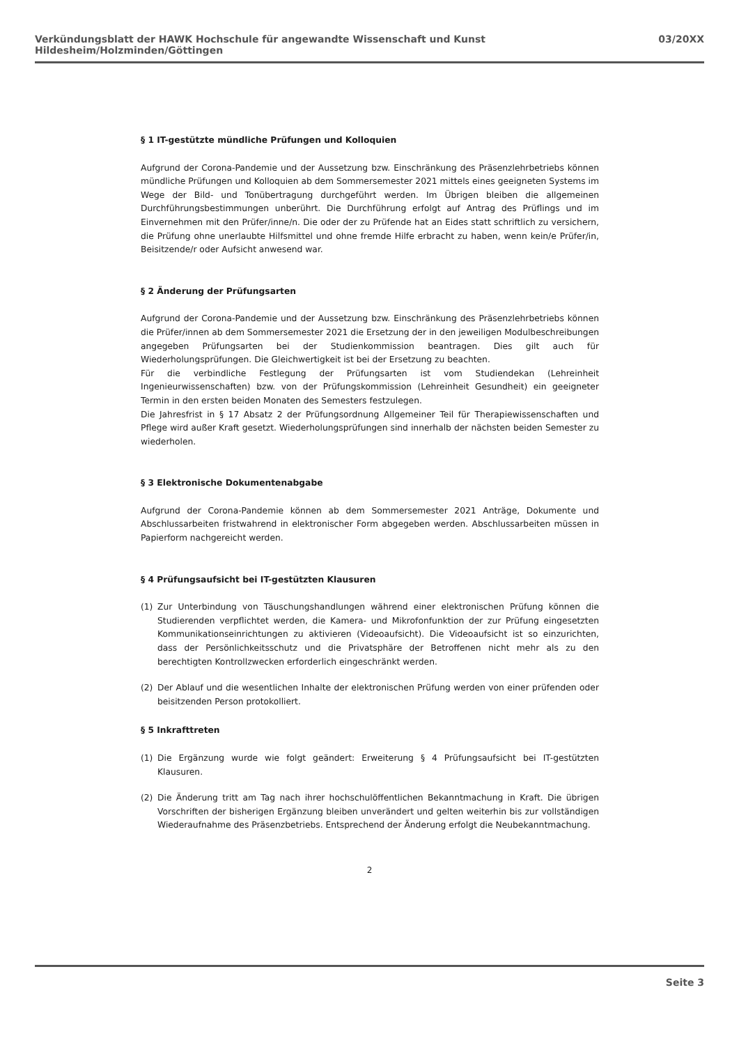Verkündungsblatt der HAWK Hochschule für angewandte Wissenschaft und Kunst Hildesheim/Holzminden/Göttingen 03/20XX
§ 1 IT-gestützte mündliche Prüfungen und Kolloquien
Aufgrund der Corona-Pandemie und der Aussetzung bzw. Einschränkung des Präsenzlehrbetriebs können mündliche Prüfungen und Kolloquien ab dem Sommersemester 2021 mittels eines geeigneten Systems im Wege der Bild- und Tonübertragung durchgeführt werden. Im Übrigen bleiben die allgemeinen Durchführungsbestimmungen unberührt. Die Durchführung erfolgt auf Antrag des Prüflings und im Einvernehmen mit den Prüfer/inne/n. Die oder der zu Prüfende hat an Eides statt schriftlich zu versichern, die Prüfung ohne unerlaubte Hilfsmittel und ohne fremde Hilfe erbracht zu haben, wenn kein/e Prüfer/in, Beisitzende/r oder Aufsicht anwesend war.
§ 2 Änderung der Prüfungsarten
Aufgrund der Corona-Pandemie und der Aussetzung bzw. Einschränkung des Präsenzlehrbetriebs können die Prüfer/innen ab dem Sommersemester 2021 die Ersetzung der in den jeweiligen Modulbeschreibungen angegeben Prüfungsarten bei der Studienkommission beantragen. Dies gilt auch für Wiederholungsprüfungen. Die Gleichwertigkeit ist bei der Ersetzung zu beachten.
Für die verbindliche Festlegung der Prüfungsarten ist vom Studiendekan (Lehreinheit Ingenieurwissenschaften) bzw. von der Prüfungskommission (Lehreinheit Gesundheit) ein geeigneter Termin in den ersten beiden Monaten des Semesters festzulegen.
Die Jahresfrist in § 17 Absatz 2 der Prüfungsordnung Allgemeiner Teil für Therapiewissenschaften und Pflege wird außer Kraft gesetzt. Wiederholungsprüfungen sind innerhalb der nächsten beiden Semester zu wiederholen.
§ 3 Elektronische Dokumentenabgabe
Aufgrund der Corona-Pandemie können ab dem Sommersemester 2021 Anträge, Dokumente und Abschlussarbeiten fristwahrend in elektronischer Form abgegeben werden. Abschlussarbeiten müssen in Papierform nachgereicht werden.
§ 4 Prüfungsaufsicht bei IT-gestützten Klausuren
(1) Zur Unterbindung von Täuschungshandlungen während einer elektronischen Prüfung können die Studierenden verpflichtet werden, die Kamera- und Mikrofonfunktion der zur Prüfung eingesetzten Kommunikationseinrichtungen zu aktivieren (Videoaufsicht). Die Videoaufsicht ist so einzurichten, dass der Persönlichkeitsschutz und die Privatsphäre der Betroffenen nicht mehr als zu den berechtigten Kontrollzwecken erforderlich eingeschränkt werden.
(2) Der Ablauf und die wesentlichen Inhalte der elektronischen Prüfung werden von einer prüfenden oder beisitzenden Person protokolliert.
§ 5 Inkrafttreten
(1) Die Ergänzung wurde wie folgt geändert: Erweiterung § 4 Prüfungsaufsicht bei IT-gestützten Klausuren.
(2) Die Änderung tritt am Tag nach ihrer hochschulöffentlichen Bekanntmachung in Kraft. Die übrigen Vorschriften der bisherigen Ergänzung bleiben unverändert und gelten weiterhin bis zur vollständigen Wiederaufnahme des Präsenzbetriebs. Entsprechend der Änderung erfolgt die Neubekanntmachung.
2
Seite 3